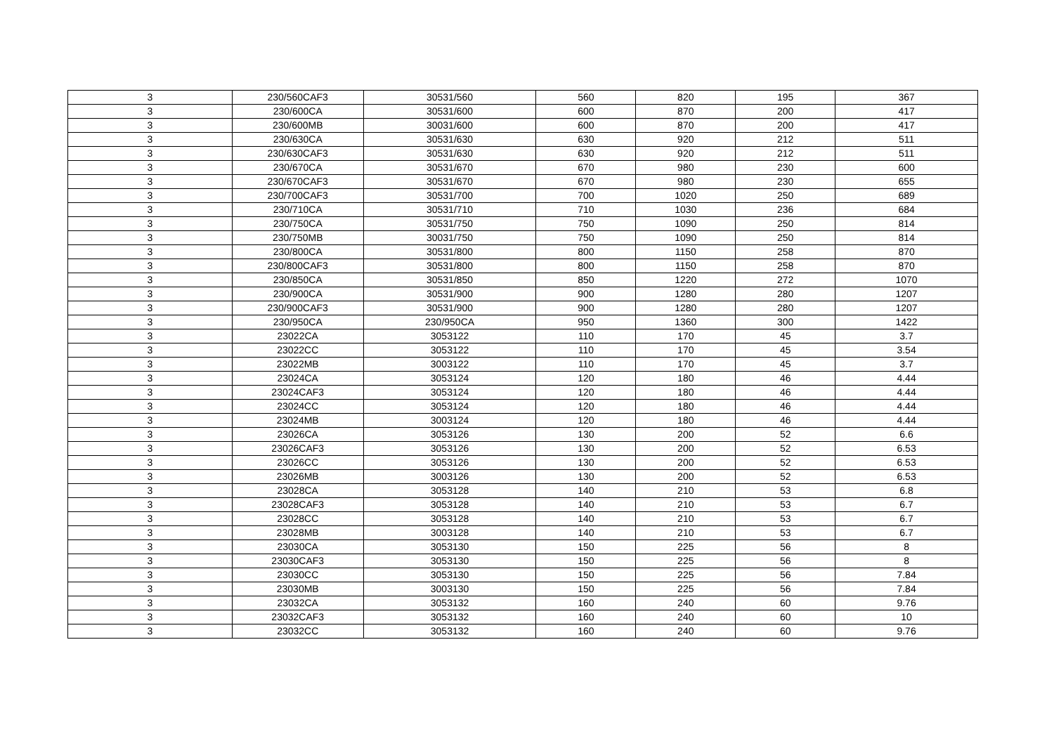| 3 | 230/560CAF3 | 30531/560 | 560 | 820 | 195 | 367 |
| 3 | 230/600CA | 30531/600 | 600 | 870 | 200 | 417 |
| 3 | 230/600MB | 30031/600 | 600 | 870 | 200 | 417 |
| 3 | 230/630CA | 30531/630 | 630 | 920 | 212 | 511 |
| 3 | 230/630CAF3 | 30531/630 | 630 | 920 | 212 | 511 |
| 3 | 230/670CA | 30531/670 | 670 | 980 | 230 | 600 |
| 3 | 230/670CAF3 | 30531/670 | 670 | 980 | 230 | 655 |
| 3 | 230/700CAF3 | 30531/700 | 700 | 1020 | 250 | 689 |
| 3 | 230/710CA | 30531/710 | 710 | 1030 | 236 | 684 |
| 3 | 230/750CA | 30531/750 | 750 | 1090 | 250 | 814 |
| 3 | 230/750MB | 30031/750 | 750 | 1090 | 250 | 814 |
| 3 | 230/800CA | 30531/800 | 800 | 1150 | 258 | 870 |
| 3 | 230/800CAF3 | 30531/800 | 800 | 1150 | 258 | 870 |
| 3 | 230/850CA | 30531/850 | 850 | 1220 | 272 | 1070 |
| 3 | 230/900CA | 30531/900 | 900 | 1280 | 280 | 1207 |
| 3 | 230/900CAF3 | 30531/900 | 900 | 1280 | 280 | 1207 |
| 3 | 230/950CA | 230/950CA | 950 | 1360 | 300 | 1422 |
| 3 | 23022CA | 3053122 | 110 | 170 | 45 | 3.7 |
| 3 | 23022CC | 3053122 | 110 | 170 | 45 | 3.54 |
| 3 | 23022MB | 3003122 | 110 | 170 | 45 | 3.7 |
| 3 | 23024CA | 3053124 | 120 | 180 | 46 | 4.44 |
| 3 | 23024CAF3 | 3053124 | 120 | 180 | 46 | 4.44 |
| 3 | 23024CC | 3053124 | 120 | 180 | 46 | 4.44 |
| 3 | 23024MB | 3003124 | 120 | 180 | 46 | 4.44 |
| 3 | 23026CA | 3053126 | 130 | 200 | 52 | 6.6 |
| 3 | 23026CAF3 | 3053126 | 130 | 200 | 52 | 6.53 |
| 3 | 23026CC | 3053126 | 130 | 200 | 52 | 6.53 |
| 3 | 23026MB | 3003126 | 130 | 200 | 52 | 6.53 |
| 3 | 23028CA | 3053128 | 140 | 210 | 53 | 6.8 |
| 3 | 23028CAF3 | 3053128 | 140 | 210 | 53 | 6.7 |
| 3 | 23028CC | 3053128 | 140 | 210 | 53 | 6.7 |
| 3 | 23028MB | 3003128 | 140 | 210 | 53 | 6.7 |
| 3 | 23030CA | 3053130 | 150 | 225 | 56 | 8 |
| 3 | 23030CAF3 | 3053130 | 150 | 225 | 56 | 8 |
| 3 | 23030CC | 3053130 | 150 | 225 | 56 | 7.84 |
| 3 | 23030MB | 3003130 | 150 | 225 | 56 | 7.84 |
| 3 | 23032CA | 3053132 | 160 | 240 | 60 | 9.76 |
| 3 | 23032CAF3 | 3053132 | 160 | 240 | 60 | 10 |
| 3 | 23032CC | 3053132 | 160 | 240 | 60 | 9.76 |